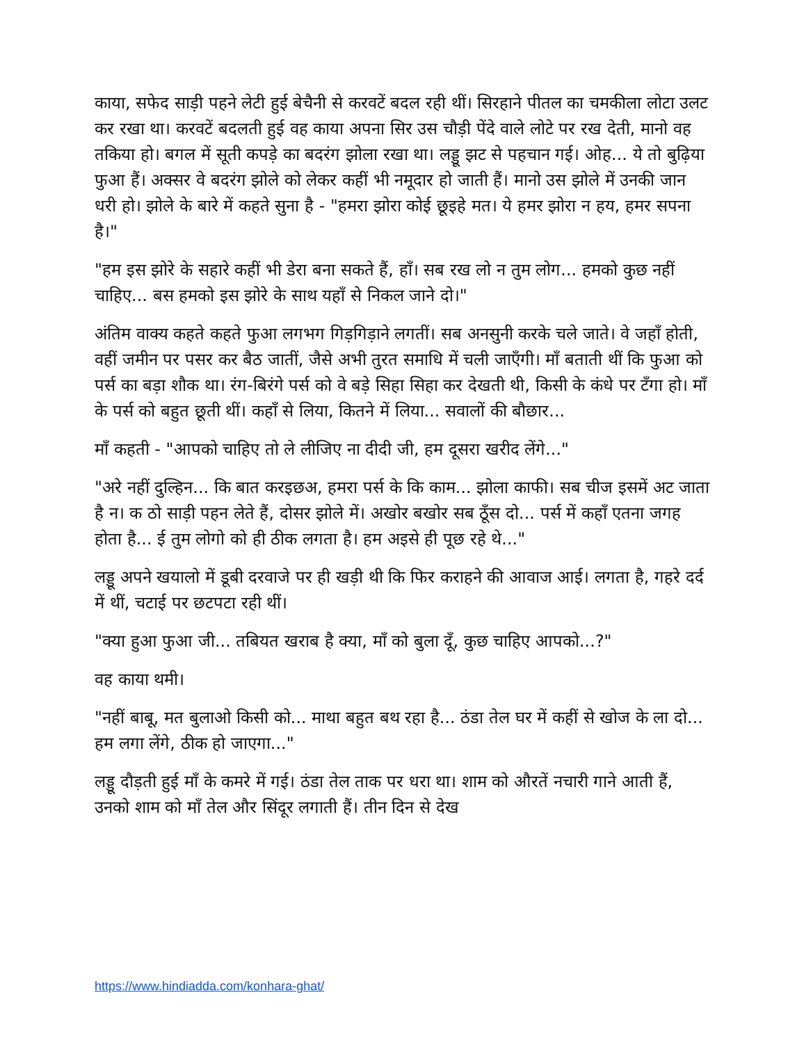काया, सफेद साड़ी पहने लेटी हुई बेचैनी से करवटें बदल रही थीं। सिरहाने पीतल का चमकीला लोटा उलट कर रखा था। करवटें बदलती हुई वह काया अपना सिर उस चौड़ी पेंदे वाले लोटे पर रख देती, मानो वह तकिया हो। बगल में सूती कपड़े का बदरंग झोला रखा था। लड्डू झट से पहचान गई। ओह... ये तो बुढ़िया फुआ हैं। अक्सर वे बदरंग झोले को लेकर कहीं भी नमूदार हो जाती हैं। मानो उस झोले में उनकी जान धरी हो। झोले के बारे में कहते सुना है - "हमरा झोरा कोई छूइहे मत। ये हमर झोरा न हय, हमर सपना है।"
"हम इस झोरे के सहारे कहीं भी डेरा बना सकते हैं, हाँ। सब रख लो न तुम लोग... हमको कुछ नहीं चाहिए... बस हमको इस झोरे के साथ यहाँ से निकल जाने दो।"
अंतिम वाक्य कहते कहते फुआ लगभग गिड़गिड़ाने लगतीं। सब अनसुनी करके चले जाते। वे जहाँ होती, वहीं जमीन पर पसर कर बैठ जातीं, जैसे अभी तुरत समाधि में चली जाएँगी। माँ बताती थीं कि फुआ को पर्स का बड़ा शौक था। रंग-बिरंगे पर्स को वे बड़े सिहा सिहा कर देखती थी, किसी के कंधे पर टँगा हो। माँ के पर्स को बहुत छूती थीं। कहाँ से लिया, कितने में लिया... सवालों की बौछार...
माँ कहती - "आपको चाहिए तो ले लीजिए ना दीदी जी, हम दूसरा खरीद लेंगे..."
"अरे नहीं दुल्हिन... कि बात करइछअ, हमरा पर्स के कि काम... झोला काफी। सब चीज इसमें अट जाता है न। क ठो साड़ी पहन लेते हैं, दोसर झोले में। अखोर बखोर सब ठूँस दो... पर्स में कहाँ एतना जगह होता है... ई तुम लोगो को ही ठीक लगता है। हम अइसे ही पूछ रहे थे..."
लड्डू अपने खयालो में डूबी दरवाजे पर ही खड़ी थी कि फिर कराहने की आवाज आई। लगता है, गहरे दर्द में थीं, चटाई पर छटपटा रही थीं।
"क्या हुआ फुआ जी... तबियत खराब है क्या, माँ को बुला दूँ, कुछ चाहिए आपको...?"
वह काया थमी।
"नहीं बाबू, मत बुलाओ किसी को... माथा बहुत बथ रहा है... ठंडा तेल घर में कहीं से खोज के ला दो... हम लगा लेंगे, ठीक हो जाएगा..."
लड्डू दौड़ती हुई माँ के कमरे में गई। ठंडा तेल ताक पर धरा था। शाम को औरतें नचारी गाने आती हैं, उनको शाम को माँ तेल और सिंदूर लगाती हैं। तीन दिन से देख
https://www.hindiadda.com/konhara-ghat/